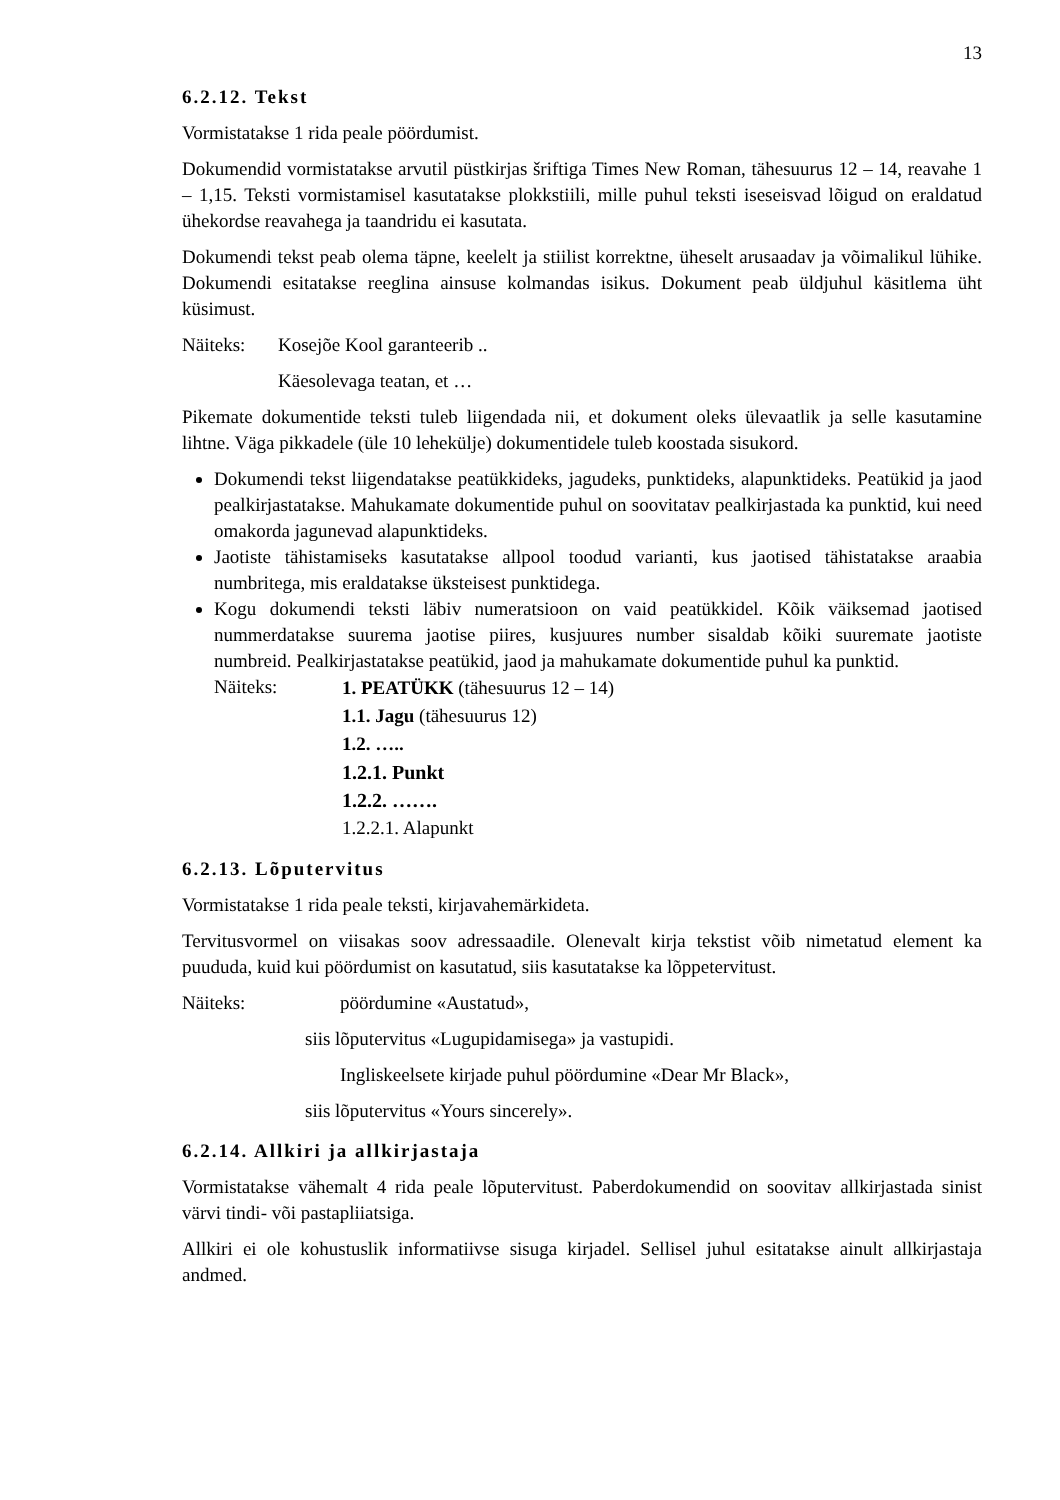13
6.2.12. Tekst
Vormistatakse 1 rida peale pöördumist.
Dokumendid vormistatakse arvutil püstkirjas šriftiga Times New Roman, tähesuurus 12 – 14, reavahe 1 – 1,15. Teksti vormistamisel kasutatakse plokkstiili, mille puhul teksti iseseisvad lõigud on eraldatud ühekordse reavahega ja taandridu ei kasutata.
Dokumendi tekst peab olema täpne, keelelt ja stiilist korrektne, üheselt arusaadav ja võimalikul lühike. Dokumendi esitatakse reeglina ainsuse kolmandas isikus. Dokument peab üldjuhul käsitlema üht küsimust.
Näiteks: Kosejõe Kool garanteerib ..
Käesolevaga teatan, et …
Pikemate dokumentide teksti tuleb liigendada nii, et dokument oleks ülevaatlik ja selle kasutamine lihtne. Väga pikkadele (üle 10 lehekülje) dokumentidele tuleb koostada sisukord.
Dokumendi tekst liigendatakse peatükkideks, jagudeks, punktideks, alapunktideks. Peatükid ja jaod pealkirjastatakse. Mahukamate dokumentide puhul on soovitatav pealkirjastada ka punktid, kui need omakorda jagunevad alapunktideks.
Jaotiste tähistamiseks kasutatakse allpool toodud varianti, kus jaotised tähistatakse araabia numbritega, mis eraldatakse üksteisest punktidega.
Kogu dokumendi teksti läbiv numeratsioon on vaid peatükkidel. Kõik väiksemad jaotised nummerdatakse suurema jaotise piires, kusjuures number sisaldab kõiki suuremate jaotiste numbreid. Pealkirjastatakse peatükid, jaod ja mahukamate dokumentide puhul ka punktid.
Näiteks:
1. PEATÜKK (tähesuurus 12 – 14)
1.1. Jagu (tähesuurus 12)
1.2. …..
1.2.1. Punkt
1.2.2. …….
1.2.2.1. Alapunkt
6.2.13. Lõputervitus
Vormistatakse 1 rida peale teksti, kirjavahemärkideta.
Tervitusvormel on viisakas soov adressaadile. Olenevalt kirja tekstist võib nimetatud element ka puududa, kuid kui pöördumist on kasutatud, siis kasutatakse ka lõppetervitust.
Näiteks: pöördumine «Austatud»,
siis lõputervitus «Lugupidamisega» ja vastupidi.
Ingliskeelsete kirjade puhul pöördumine «Dear Mr Black»,
siis lõputervitus «Yours sincerely».
6.2.14. Allkiri ja allkirjastaja
Vormistatakse vähemalt 4 rida peale lõputervitust. Paberdokumendid on soovitav allkirjastada sinist värvi tindi- või pastapliiatsiga.
Allkiri ei ole kohustuslik informatiivse sisuga kirjadel. Sellisel juhul esitatakse ainult allkirjastaja andmed.